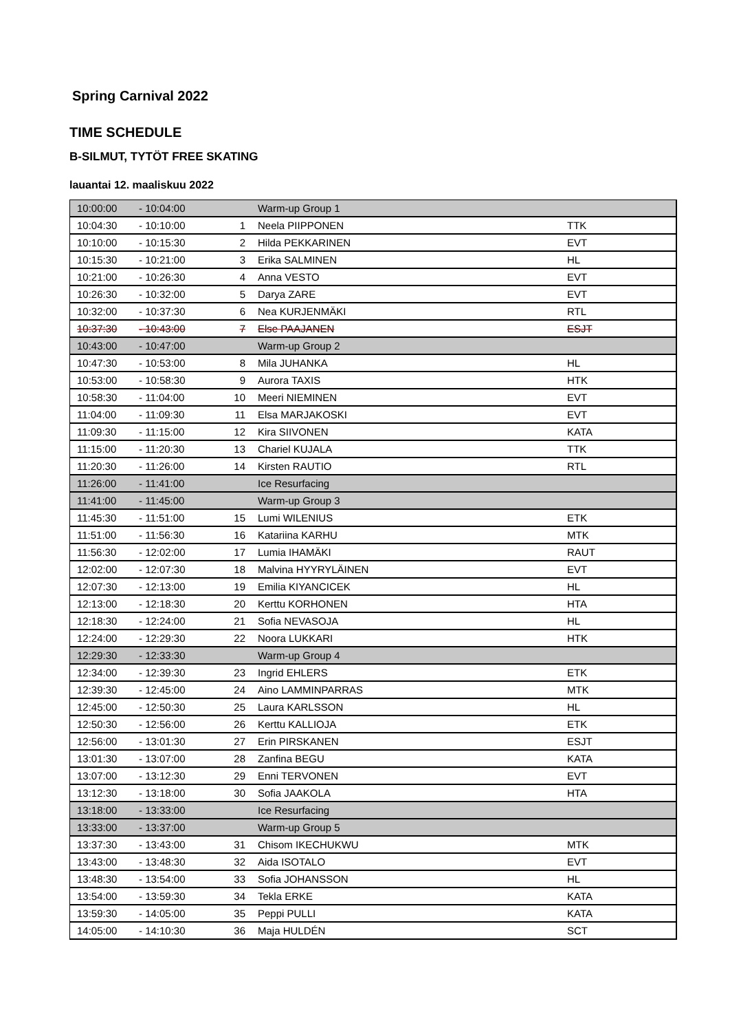Spring Carnival 2022
TIME SCHEDULE
B-SILMUT, TYTÖT FREE SKATING
lauantai 12. maaliskuu 2022
| 10:00:00 | - 10:04:00 | | Warm-up Group 1 | |
| 10:04:30 | - 10:10:00 | 1 | Neela PIIPPONEN | TTK |
| 10:10:00 | - 10:15:30 | 2 | Hilda PEKKARINEN | EVT |
| 10:15:30 | - 10:21:00 | 3 | Erika SALMINEN | HL |
| 10:21:00 | - 10:26:30 | 4 | Anna VESTO | EVT |
| 10:26:30 | - 10:32:00 | 5 | Darya ZARE | EVT |
| 10:32:00 | - 10:37:30 | 6 | Nea KURJENMÄKI | RTL |
| 10:37:30 | - 10:43:00 | 7 | Else PAAJANEN | ESJT |
| 10:43:00 | - 10:47:00 | | Warm-up Group 2 | |
| 10:47:30 | - 10:53:00 | 8 | Mila JUHANKA | HL |
| 10:53:00 | - 10:58:30 | 9 | Aurora TAXIS | HTK |
| 10:58:30 | - 11:04:00 | 10 | Meeri NIEMINEN | EVT |
| 11:04:00 | - 11:09:30 | 11 | Elsa MARJAKOSKI | EVT |
| 11:09:30 | - 11:15:00 | 12 | Kira SIIVONEN | KATA |
| 11:15:00 | - 11:20:30 | 13 | Chariel KUJALA | TTK |
| 11:20:30 | - 11:26:00 | 14 | Kirsten RAUTIO | RTL |
| 11:26:00 | - 11:41:00 | | Ice Resurfacing | |
| 11:41:00 | - 11:45:00 | | Warm-up Group 3 | |
| 11:45:30 | - 11:51:00 | 15 | Lumi WILENIUS | ETK |
| 11:51:00 | - 11:56:30 | 16 | Katariina KARHU | MTK |
| 11:56:30 | - 12:02:00 | 17 | Lumia IHAMÄKI | RAUT |
| 12:02:00 | - 12:07:30 | 18 | Malvina HYYRYLÄINEN | EVT |
| 12:07:30 | - 12:13:00 | 19 | Emilia KIYANCICEK | HL |
| 12:13:00 | - 12:18:30 | 20 | Kerttu KORHONEN | HTA |
| 12:18:30 | - 12:24:00 | 21 | Sofia NEVASOJA | HL |
| 12:24:00 | - 12:29:30 | 22 | Noora LUKKARI | HTK |
| 12:29:30 | - 12:33:30 | | Warm-up Group 4 | |
| 12:34:00 | - 12:39:30 | 23 | Ingrid EHLERS | ETK |
| 12:39:30 | - 12:45:00 | 24 | Aino LAMMINPARRAS | MTK |
| 12:45:00 | - 12:50:30 | 25 | Laura KARLSSON | HL |
| 12:50:30 | - 12:56:00 | 26 | Kerttu KALLIOJA | ETK |
| 12:56:00 | - 13:01:30 | 27 | Erin PIRSKANEN | ESJT |
| 13:01:30 | - 13:07:00 | 28 | Zanfina BEGU | KATA |
| 13:07:00 | - 13:12:30 | 29 | Enni TERVONEN | EVT |
| 13:12:30 | - 13:18:00 | 30 | Sofia JAAKOLA | HTA |
| 13:18:00 | - 13:33:00 | | Ice Resurfacing | |
| 13:33:00 | - 13:37:00 | | Warm-up Group 5 | |
| 13:37:30 | - 13:43:00 | 31 | Chisom IKECHUKWU | MTK |
| 13:43:00 | - 13:48:30 | 32 | Aida ISOTALO | EVT |
| 13:48:30 | - 13:54:00 | 33 | Sofia JOHANSSON | HL |
| 13:54:00 | - 13:59:30 | 34 | Tekla ERKE | KATA |
| 13:59:30 | - 14:05:00 | 35 | Peppi PULLI | KATA |
| 14:05:00 | - 14:10:30 | 36 | Maja HULDÉN | SCT |